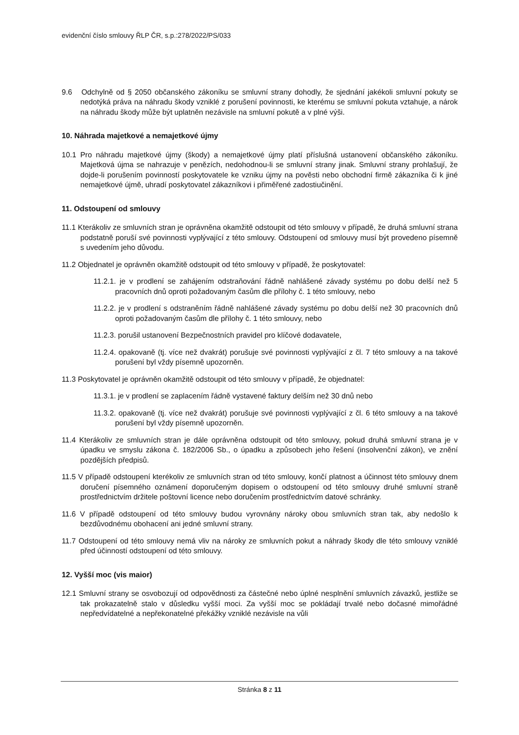evidenční číslo smlouvy ŘLP ČR, s.p.:278/2022/PS/033
9.6 Odchylně od § 2050 občanského zákoníku se smluvní strany dohodly, že sjednání jakékoli smluvní pokuty se nedotýká práva na náhradu škody vzniklé z porušení povinnosti, ke kterému se smluvní pokuta vztahuje, a nárok na náhradu škody může být uplatněn nezávisle na smluvní pokutě a v plné výši.
10. Náhrada majetkové a nemajetkové újmy
10.1 Pro náhradu majetkové újmy (škody) a nemajetkové újmy platí příslušná ustanovení občanského zákoníku. Majetková újma se nahrazuje v penězích, nedohodnou-li se smluvní strany jinak. Smluvní strany prohlašují, že dojde-li porušením povinností poskytovatele ke vzniku újmy na pověsti nebo obchodní firmě zákazníka či k jiné nemajetkové újmě, uhradí poskytovatel zákazníkovi i přiměřené zadostiučinění.
11. Odstoupení od smlouvy
11.1 Kterákoliv ze smluvních stran je oprávněna okamžitě odstoupit od této smlouvy v případě, že druhá smluvní strana podstatně poruší své povinnosti vyplývající z této smlouvy. Odstoupení od smlouvy musí být provedeno písemně s uvedením jeho důvodu.
11.2 Objednatel je oprávněn okamžitě odstoupit od této smlouvy v případě, že poskytovatel:
11.2.1. je v prodlení se zahájením odstraňování řádně nahlášené závady systému po dobu delší než 5 pracovních dnů oproti požadovaným časům dle přílohy č. 1 této smlouvy, nebo
11.2.2. je v prodlení s odstraněním řádně nahlášené závady systému po dobu delší než 30 pracovních dnů oproti požadovaným časům dle přílohy č. 1 této smlouvy, nebo
11.2.3. porušil ustanovení Bezpečnostních pravidel pro klíčové dodavatele,
11.2.4. opakovaně (tj. více než dvakrát) porušuje své povinnosti vyplývající z čl. 7 této smlouvy a na takové porušení byl vždy písemně upozorněn.
11.3 Poskytovatel je oprávněn okamžitě odstoupit od této smlouvy v případě, že objednatel:
11.3.1. je v prodlení se zaplacením řádně vystavené faktury delším než 30 dnů nebo
11.3.2. opakovaně (tj. více než dvakrát) porušuje své povinnosti vyplývající z čl. 6 této smlouvy a na takové porušení byl vždy písemně upozorněn.
11.4 Kterákoliv ze smluvních stran je dále oprávněna odstoupit od této smlouvy, pokud druhá smluvní strana je v úpadku ve smyslu zákona č. 182/2006 Sb., o úpadku a způsobech jeho řešení (insolvenční zákon), ve znění pozdějších předpisů.
11.5 V případě odstoupení kterékoliv ze smluvních stran od této smlouvy, končí platnost a účinnost této smlouvy dnem doručení písemného oznámení doporučeným dopisem o odstoupení od této smlouvy druhé smluvní straně prostřednictvím držitele poštovní licence nebo doručením prostřednictvím datové schránky.
11.6 V případě odstoupení od této smlouvy budou vyrovnány nároky obou smluvních stran tak, aby nedošlo k bezdůvodnému obohacení ani jedné smluvní strany.
11.7 Odstoupení od této smlouvy nemá vliv na nároky ze smluvních pokut a náhrady škody dle této smlouvy vzniklé před účinností odstoupení od této smlouvy.
12. Vyšší moc (vis maior)
12.1 Smluvní strany se osvobozují od odpovědnosti za částečné nebo úplné nesplnění smluvních závazků, jestliže se tak prokazatelně stalo v důsledku vyšší moci. Za vyšší moc se pokládají trvalé nebo dočasné mimořádné nepředvídatelné a nepřekonatelné překážky vzniklé nezávisle na vůli
Stránka 8 z 11